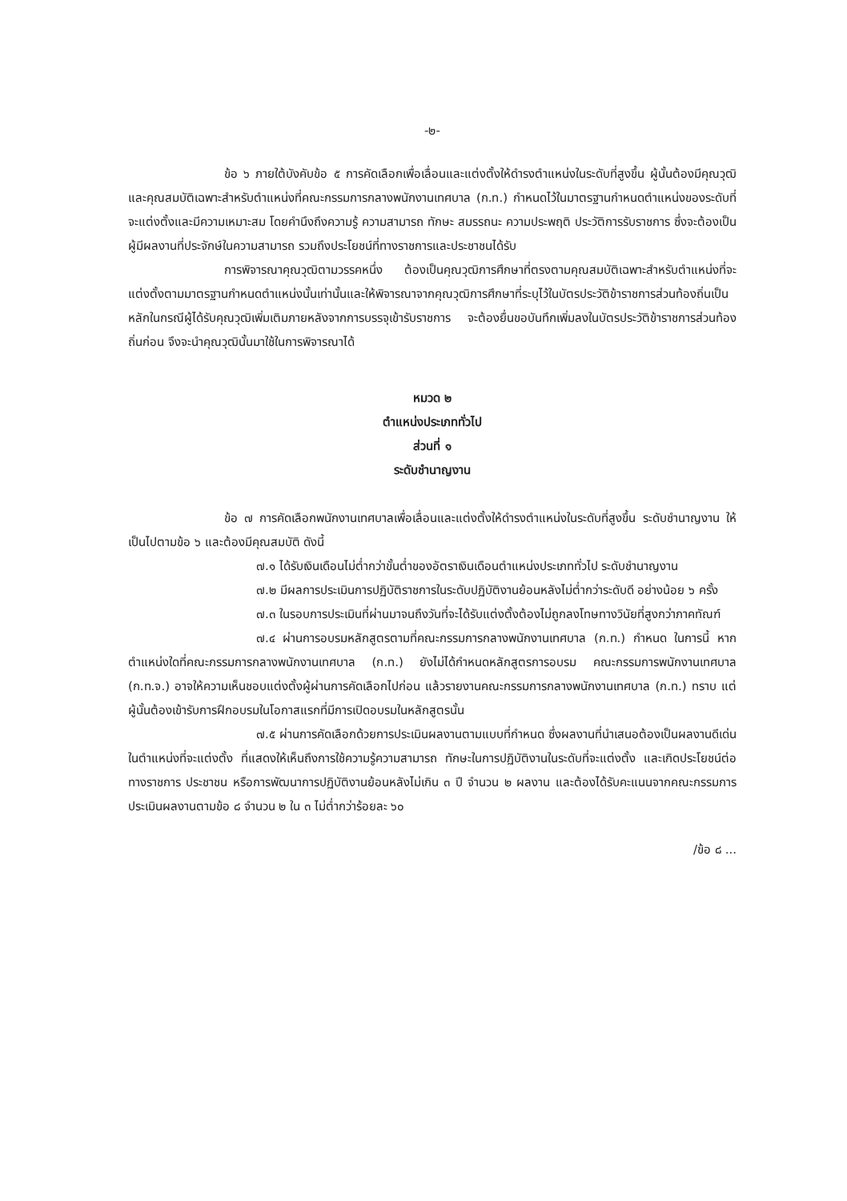-๒-
ข้อ ๖ ภายใต้บังคับข้อ ๕ การคัดเลือกเพื่อเลื่อนและแต่งตั้งให้ดำรงตำแหน่งในระดับที่สูงขึ้น ผู้นั้นต้องมีคุณวุฒิและคุณสมบัติเฉพาะสำหรับตำแหน่งที่คณะกรรมการกลางพนักงานเทศบาล (ก.ท.) กำหนดไว้ในมาตรฐานกำหนดตำแหน่งของระดับที่จะแต่งตั้งและมีความเหมาะสม โดยคำนึงถึงความรู้ ความสามารถ ทักษะ สมรรถนะ ความประพฤติ ประวัติการรับราชการ ซึ่งจะต้องเป็นผู้มีผลงานที่ประจักษ์ในความสามารถ รวมถึงประโยชน์ที่ทางราชการและประชาชนได้รับ
การพิจารณาคุณวุฒิตามวรรคหนึ่ง ต้องเป็นคุณวุฒิการศึกษาที่ตรงตามคุณสมบัติเฉพาะสำหรับตำแหน่งที่จะแต่งตั้งตามมาตรฐานกำหนดตำแหน่งนั้นเท่านั้นและให้พิจารณาจากคุณวุฒิการศึกษาที่ระบุไว้ในบัตรประวัติข้าราชการส่วนท้องถิ่นเป็นหลักในกรณีผู้ได้รับคุณวุฒิเพิ่มเติมภายหลังจากการบรรจุเข้ารับราชการ จะต้องยื่นขอบันทึกเพิ่มลงในบัตรประวัติข้าราชการส่วนท้องถิ่นก่อน จึงจะนำคุณวุฒินั้นมาใช้ในการพิจารณาได้
หมวด ๒
ตำแหน่งประเภททั่วไป
ส่วนที่ ๑
ระดับชำนาญงาน
ข้อ ๗ การคัดเลือกพนักงานเทศบาลเพื่อเลื่อนและแต่งตั้งให้ดำรงตำแหน่งในระดับที่สูงขึ้น ระดับชำนาญงาน ให้เป็นไปตามข้อ ๖ และต้องมีคุณสมบัติ ดังนี้
๗.๑ ได้รับเงินเดือนไม่ต่ำกว่าขั้นต่ำของอัตราเงินเดือนตำแหน่งประเภททั่วไป ระดับชำนาญงาน
๗.๒ มีผลการประเมินการปฏิบัติราชการในระดับปฏิบัติงานย้อนหลังไม่ต่ำกว่าระดับดี อย่างน้อย ๖ ครั้ง
๗.๓ ในรอบการประเมินที่ผ่านมาจนถึงวันที่จะได้รับแต่งตั้งต้องไม่ถูกลงโทษทางวินัยที่สูงกว่าภาคทัณฑ์
๗.๔ ผ่านการอบรมหลักสูตรตามที่คณะกรรมการกลางพนักงานเทศบาล (ก.ท.) กำหนด ในการนี้ หากตำแหน่งใดที่คณะกรรมการกลางพนักงานเทศบาล (ก.ท.) ยังไม่ได้กำหนดหลักสูตรการอบรม คณะกรรมการพนักงานเทศบาล (ก.ท.จ.) อาจให้ความเห็นชอบแต่งตั้งผู้ผ่านการคัดเลือกไปก่อน แล้วรายงานคณะกรรมการกลางพนักงานเทศบาล (ก.ท.) ทราบ แต่ผู้นั้นต้องเข้ารับการฝึกอบรมในโอกาสแรกที่มีการเปิดอบรมในหลักสูตรนั้น
๗.๕ ผ่านการคัดเลือกด้วยการประเมินผลงานตามแบบที่กำหนด ซึ่งผลงานที่นำเสนอต้องเป็นผลงานดีเด่นในตำแหน่งที่จะแต่งตั้ง ที่แสดงให้เห็นถึงการใช้ความรู้ความสามารถ ทักษะในการปฏิบัติงานในระดับที่จะแต่งตั้ง และเกิดประโยชน์ต่อทางราชการ ประชาชน หรือการพัฒนาการปฏิบัติงานย้อนหลังไม่เกิน ๓ ปี จำนวน ๒ ผลงาน และต้องได้รับคะแนนจากคณะกรรมการประเมินผลงานตามข้อ ๘ จำนวน ๒ ใน ๓ ไม่ต่ำกว่าร้อยละ ๖๐
/ข้อ ๘ ...